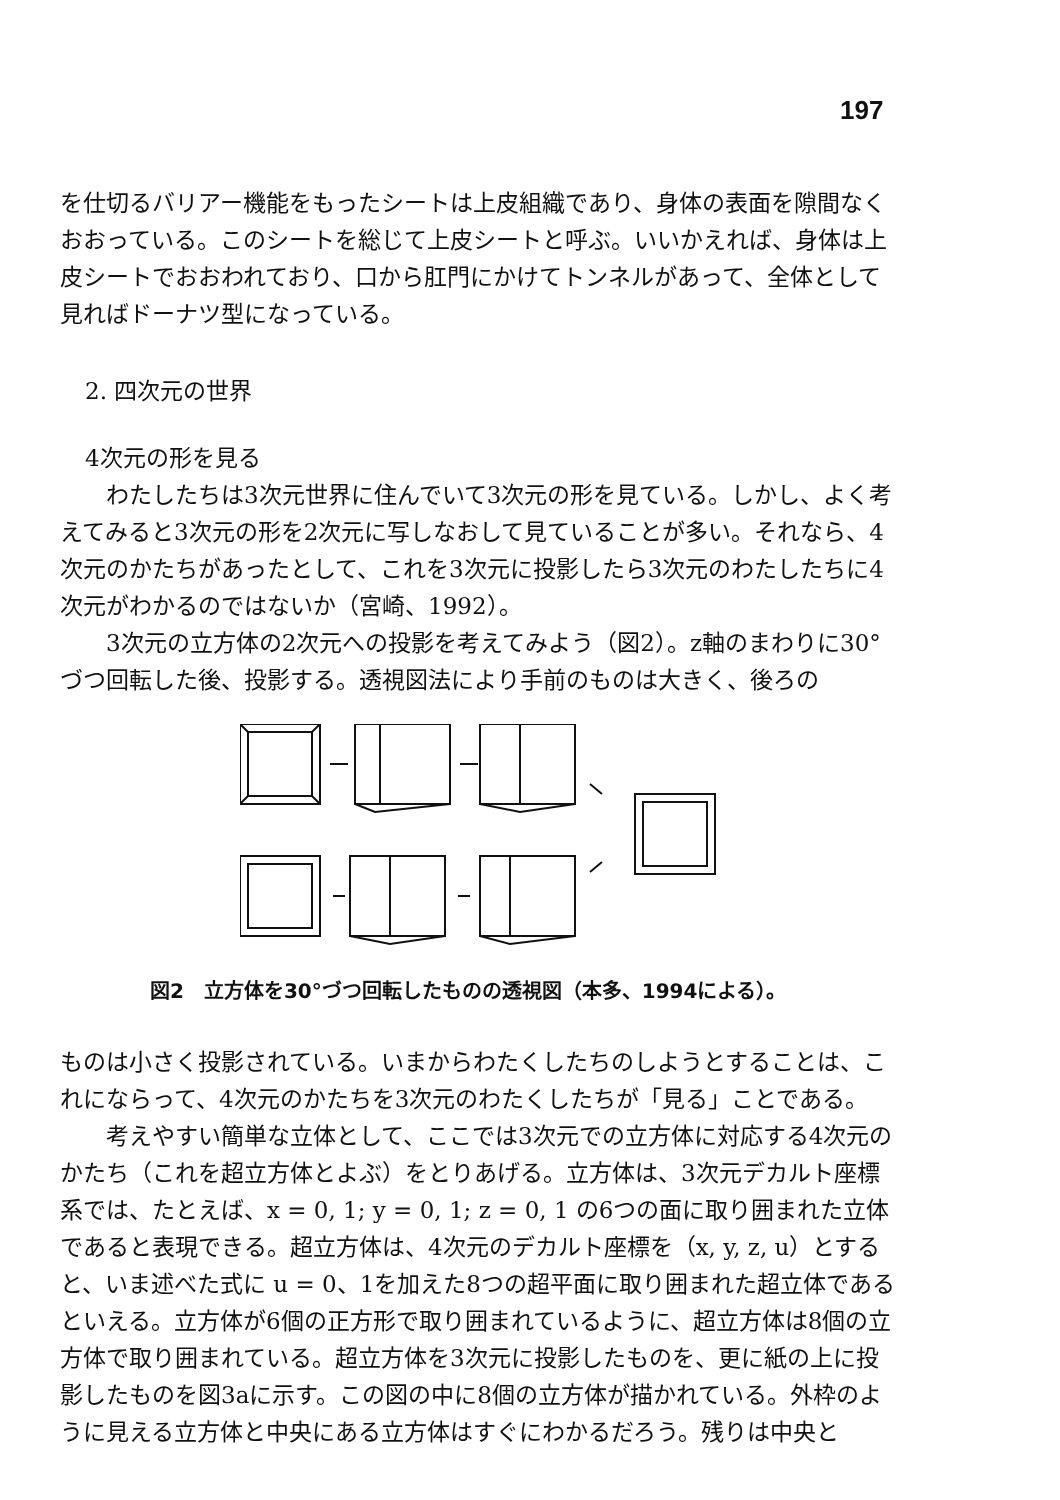197
を仕切るバリアー機能をもったシートは上皮組織であり、身体の表面を隙間なくおおっている。このシートを総じて上皮シートと呼ぶ。いいかえれば、身体は上皮シートでおおわれており、口から肛門にかけてトンネルがあって、全体として見ればドーナツ型になっている。
2. 四次元の世界
4次元の形を見る
わたしたちは3次元世界に住んでいて3次元の形を見ている。しかし、よく考えてみると3次元の形を2次元に写しなおして見ていることが多い。それなら、4次元のかたちがあったとして、これを3次元に投影したら3次元のわたしたちに4次元がわかるのではないか（宮崎、1992）。
3次元の立方体の2次元への投影を考えてみよう（図2）。z軸のまわりに30°づつ回転した後、投影する。透視図法により手前のものは大きく、後ろの
図2　立方体を30°づつ回転したものの透視図（本多、1994による）。
ものは小さく投影されている。いまからわたくしたちのしようとすることは、これにならって、4次元のかたちを3次元のわたくしたちが「見る」ことである。
考えやすい簡単な立体として、ここでは3次元での立方体に対応する4次元のかたち（これを超立方体とよぶ）をとりあげる。立方体は、3次元デカルト座標系では、たとえば、x = 0, 1; y = 0, 1; z = 0, 1 の6つの面に取り囲まれた立体であると表現できる。超立方体は、4次元のデカルト座標を（x, y, z, u）とすると、いま述べた式に u = 0、1を加えた8つの超平面に取り囲まれた超立体であるといえる。立方体が6個の正方形で取り囲まれているように、超立方体は8個の立方体で取り囲まれている。超立方体を3次元に投影したものを、更に紙の上に投影したものを図3aに示す。この図の中に8個の立方体が描かれている。外枠のように見える立方体と中央にある立方体はすぐにわかるだろう。残りは中央と